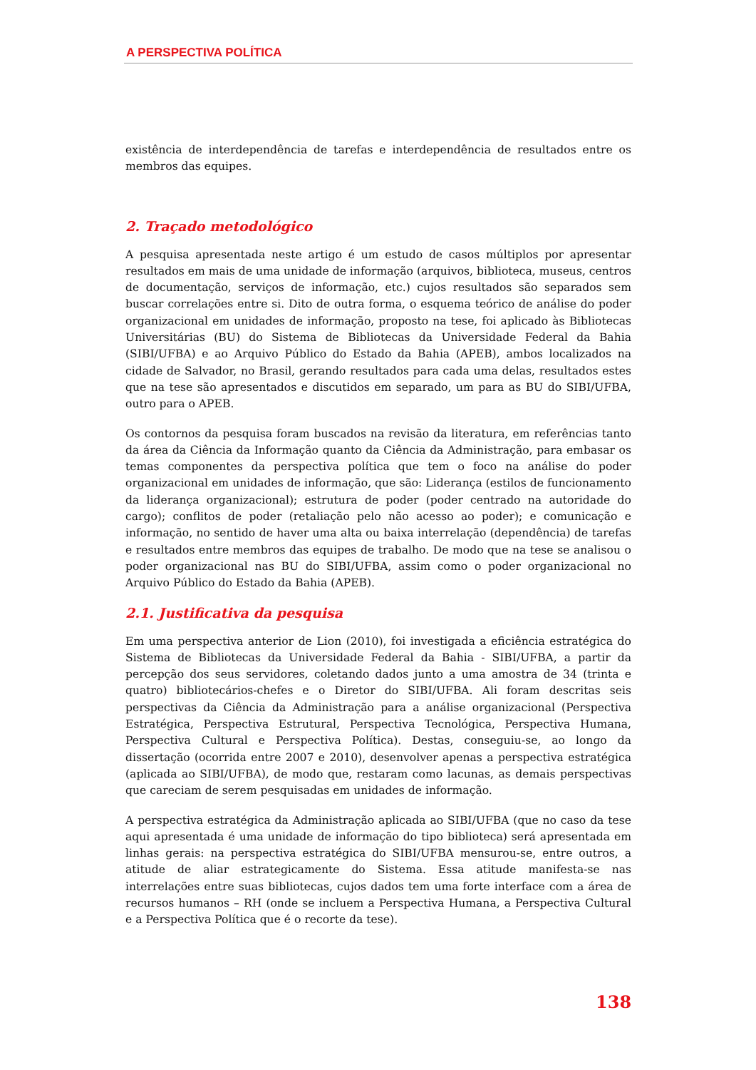A PERSPECTIVA POLÍTICA
existência de interdependência de tarefas e interdependência de resultados entre os membros das equipes.
2. Traçado metodológico
A pesquisa apresentada neste artigo é um estudo de casos múltiplos por apresentar resultados em mais de uma unidade de informação (arquivos, biblioteca, museus, centros de documentação, serviços de informação, etc.) cujos resultados são separados sem buscar correlações entre si. Dito de outra forma, o esquema teórico de análise do poder organizacional em unidades de informação, proposto na tese, foi aplicado às Bibliotecas Universitárias (BU) do Sistema de Bibliotecas da Universidade Federal da Bahia (SIBI/UFBA) e ao Arquivo Público do Estado da Bahia (APEB), ambos localizados na cidade de Salvador, no Brasil, gerando resultados para cada uma delas, resultados estes que na tese são apresentados e discutidos em separado, um para as BU do SIBI/UFBA, outro para o APEB.
Os contornos da pesquisa foram buscados na revisão da literatura, em referências tanto da área da Ciência da Informação quanto da Ciência da Administração, para embasar os temas componentes da perspectiva política que tem o foco na análise do poder organizacional em unidades de informação, que são: Liderança (estilos de funcionamento da liderança organizacional); estrutura de poder (poder centrado na autoridade do cargo); conflitos de poder (retaliação pelo não acesso ao poder); e comunicação e informação, no sentido de haver uma alta ou baixa interrelação (dependência) de tarefas e resultados entre membros das equipes de trabalho. De modo que na tese se analisou o poder organizacional nas BU do SIBI/UFBA, assim como o poder organizacional no Arquivo Público do Estado da Bahia (APEB).
2.1. Justificativa da pesquisa
Em uma perspectiva anterior de Lion (2010), foi investigada a eficiência estratégica do Sistema de Bibliotecas da Universidade Federal da Bahia - SIBI/UFBA, a partir da percepção dos seus servidores, coletando dados junto a uma amostra de 34 (trinta e quatro) bibliotecários-chefes e o Diretor do SIBI/UFBA. Ali foram descritas seis perspectivas da Ciência da Administração para a análise organizacional (Perspectiva Estratégica, Perspectiva Estrutural, Perspectiva Tecnológica, Perspectiva Humana, Perspectiva Cultural e Perspectiva Política). Destas, conseguiu-se, ao longo da dissertação (ocorrida entre 2007 e 2010), desenvolver apenas a perspectiva estratégica (aplicada ao SIBI/UFBA), de modo que, restaram como lacunas, as demais perspectivas que careciam de serem pesquisadas em unidades de informação.
A perspectiva estratégica da Administração aplicada ao SIBI/UFBA (que no caso da tese aqui apresentada é uma unidade de informação do tipo biblioteca) será apresentada em linhas gerais: na perspectiva estratégica do SIBI/UFBA mensurou-se, entre outros, a atitude de aliar estrategicamente do Sistema. Essa atitude manifesta-se nas interrelações entre suas bibliotecas, cujos dados tem uma forte interface com a área de recursos humanos – RH (onde se incluem a Perspectiva Humana, a Perspectiva Cultural e a Perspectiva Política que é o recorte da tese).
138